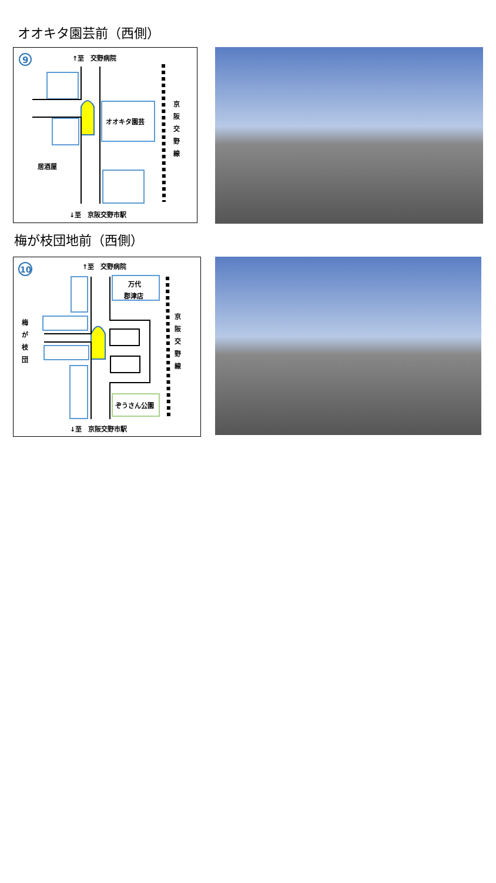オオキタ園芸前（西側）
9
↑至　交野病院
オオキタ園芸
居酒屋
京
阪
交
野
線
↓至　京阪交野市駅
梅が枝団地前（西側）
10
↑至　交野病院
万代
郡津店
ぞうさん公園
梅
が
枝
団
京
阪
交
野
線
↓至　京阪交野市駅